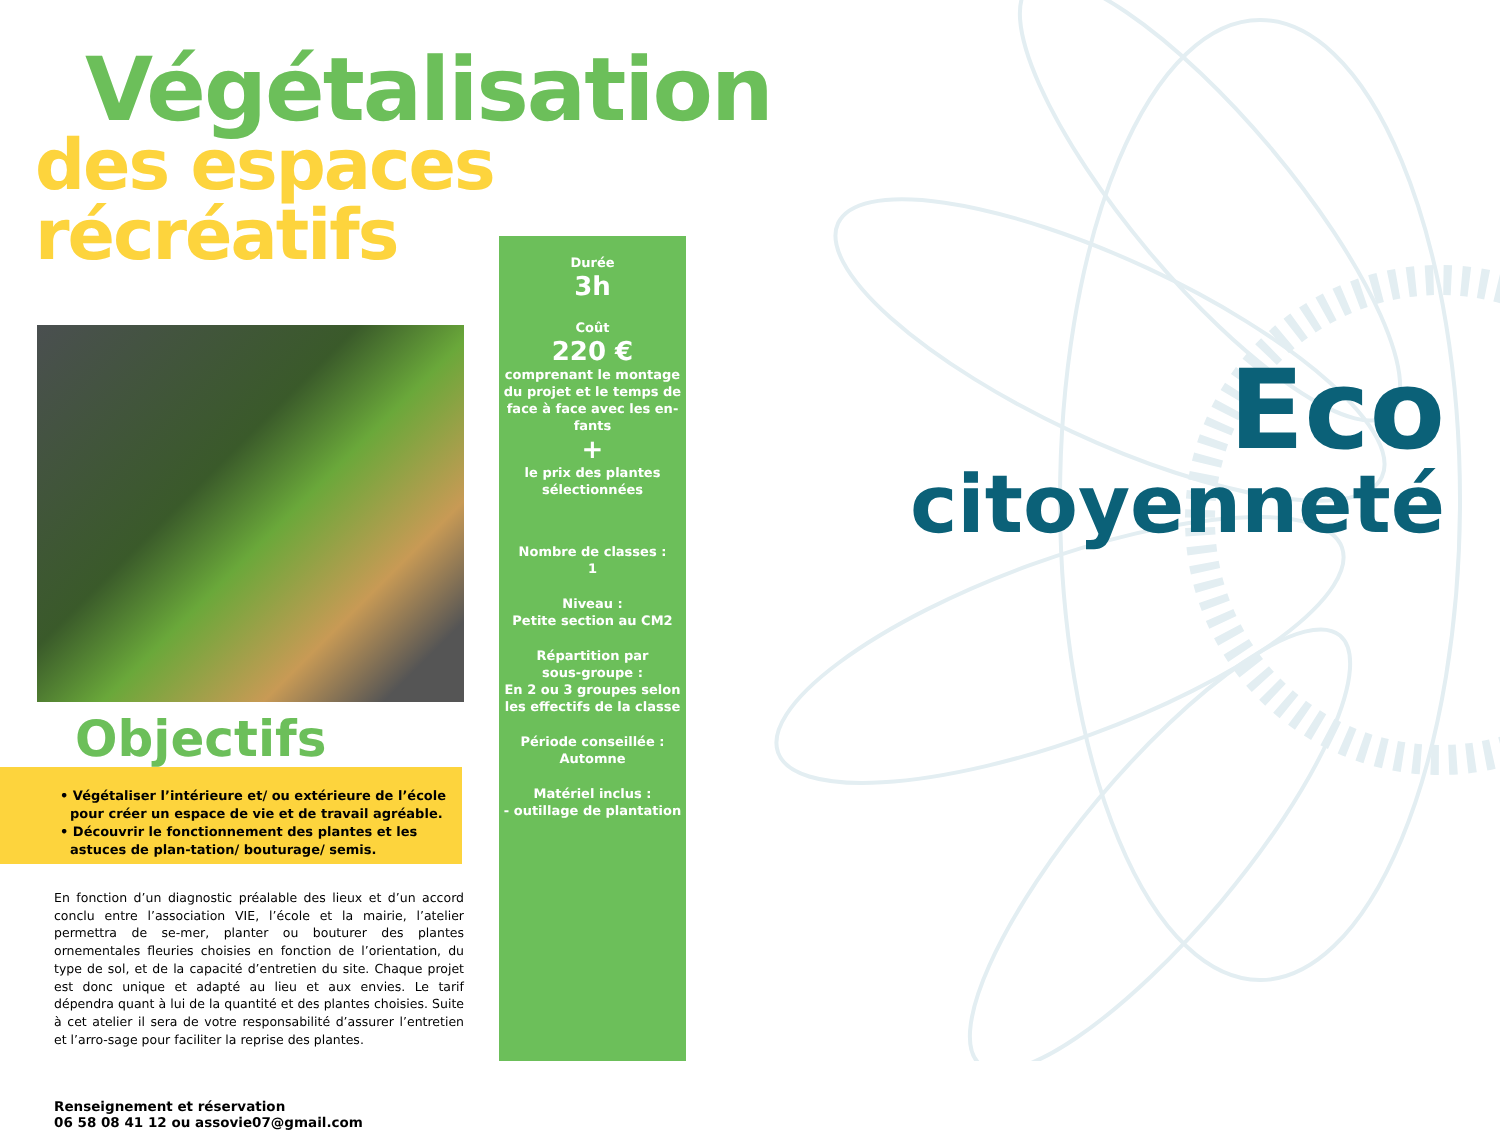Végétalisation
des espaces récréatifs
Objectifs
• Végétaliser l’intérieure et/ ou extérieure de l’école pour créer un espace de vie et de travail agréable.
• Découvrir le fonctionnement des plantes et les astuces de plan-tation/ bouturage/ semis.
En fonction d’un diagnostic préalable des lieux et d’un accord conclu entre l’association VIE, l’école et la mairie, l’atelier permettra de se-mer, planter ou bouturer des plantes ornementales fleuries choisies en fonction de l’orientation, du type de sol, et de la capacité d’entretien du site. Chaque projet est donc unique et adapté au lieu et aux envies. Le tarif dépendra quant à lui de la quantité et des plantes choisies. Suite à cet atelier il sera de votre responsabilité d’assurer l’entretien et l’arro-sage pour faciliter la reprise des plantes.
Renseignement et réservation
06 58 08 41 12 ou assovie07@gmail.com
Durée
3h
Coût
220 €
comprenant le montage du projet et le temps de face à face avec les en-fants
+
le prix des plantes sélectionnées
Nombre de classes :
1
Niveau :
Petite section au CM2
Répartition par
sous-groupe :
En 2 ou 3 groupes selon les effectifs de la classe
Période conseillée :
Automne
Matériel inclus :
- outillage de plantation
Eco
citoyenneté